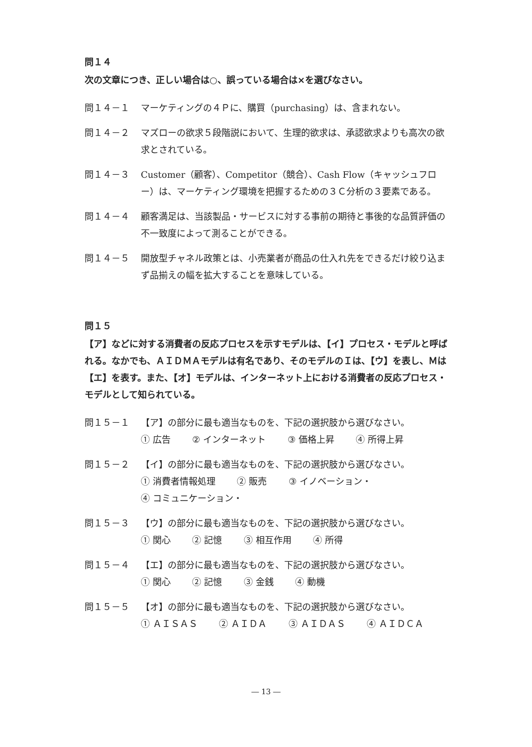問１４
次の文章につき、正しい場合は○、誤っている場合は×を選びなさい。
問１４－１ マーケティングの４Ｐに、購買（purchasing）は、含まれない。
問１４－２ マズローの欲求５段階説において、生理的欲求は、承認欲求よりも高次の欲求とされている。
問１４－３ Customer（顧客）、Competitor（競合）、Cash Flow（キャッシュフロー）は、マーケティング環境を把握するための３Ｃ分析の３要素である。
問１４－４ 顧客満足は、当該製品・サービスに対する事前の期待と事後的な品質評価の不一致度によって測ることができる。
問１４－５ 開放型チャネル政策とは、小売業者が商品の仕入れ先をできるだけ絞り込まず品揃えの幅を拡大することを意味している。
問１５
【ア】などに対する消費者の反応プロセスを示すモデルは、【イ】プロセス・モデルと呼ばれる。なかでも、ＡＩＤＭＡモデルは有名であり、そのモデルのＩは、【ウ】を表し、Ｍは【エ】を表す。また、【オ】モデルは、インターネット上における消費者の反応プロセス・モデルとして知られている。
問１５－１ 【ア】の部分に最も適当なものを、下記の選択肢から選びなさい。
① 広告 ② インターネット ③ 価格上昇 ④ 所得上昇
問１５－２ 【イ】の部分に最も適当なものを、下記の選択肢から選びなさい。
① 消費者情報処理 ② 販売 ③ イノベーション・
④ コミュニケーション・
問１５－３ 【ウ】の部分に最も適当なものを、下記の選択肢から選びなさい。
① 関心 ② 記憶 ③ 相互作用 ④ 所得
問１５－４ 【エ】の部分に最も適当なものを、下記の選択肢から選びなさい。
① 関心 ② 記憶 ③ 金銭 ④ 動機
問１５－５ 【オ】の部分に最も適当なものを、下記の選択肢から選びなさい。
① ＡＩＳＡＳ ② ＡＩＤＡ ③ ＡＩＤＡＳ ④ ＡＩＤＣＡ
― 13 ―